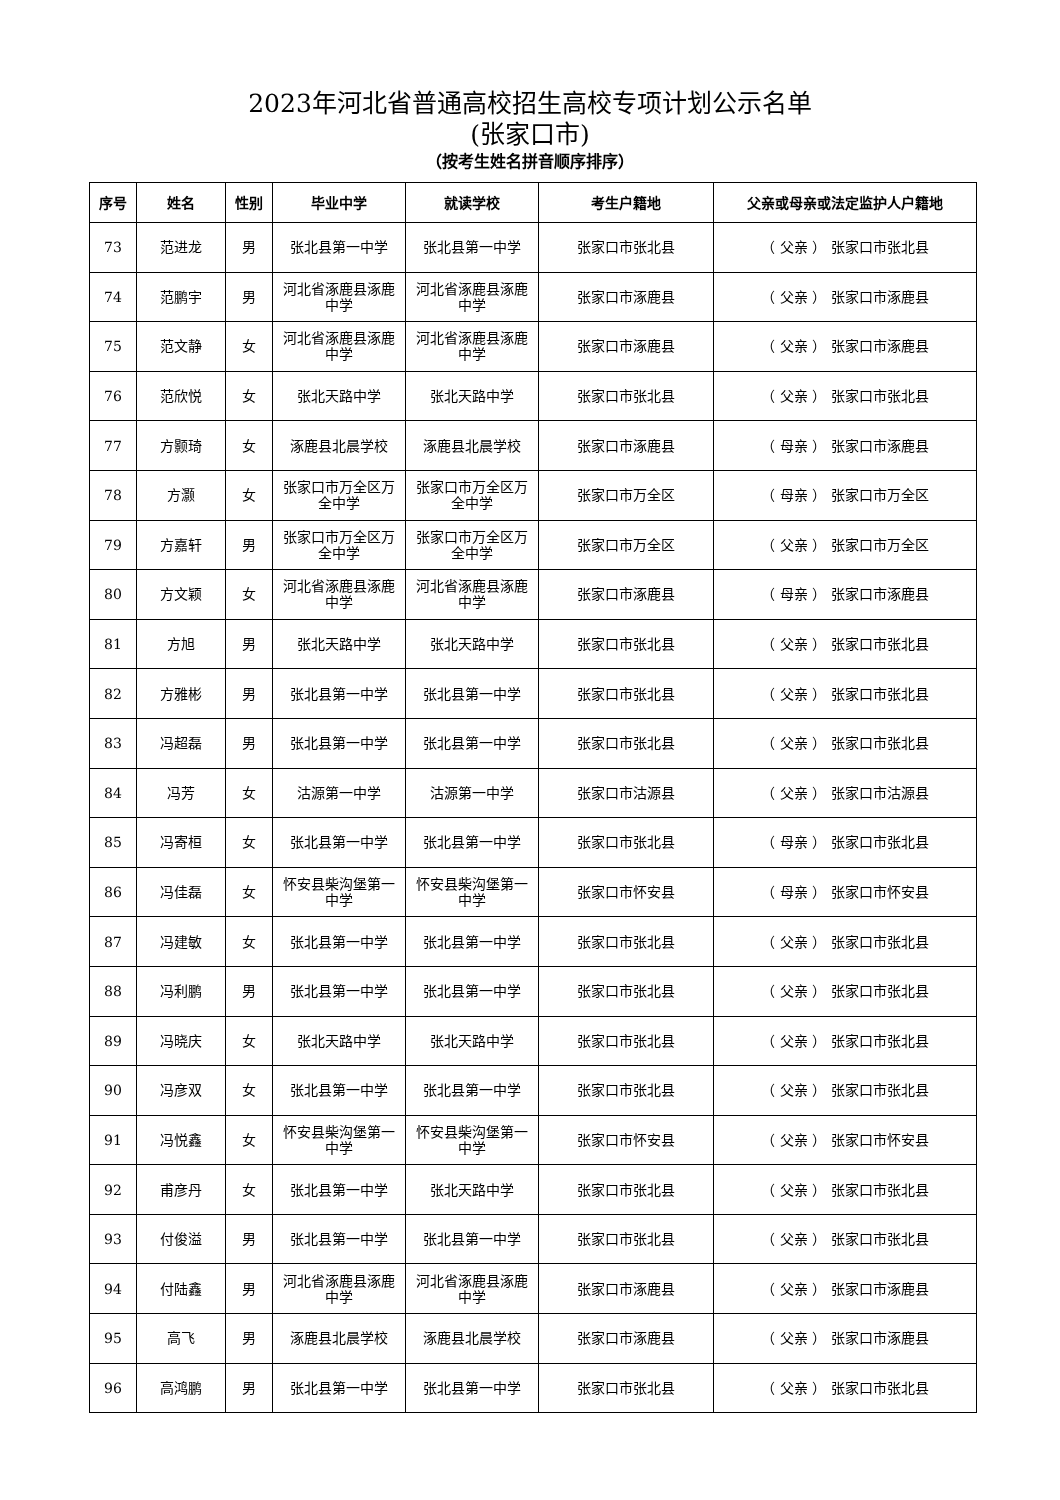2023年河北省普通高校招生高校专项计划公示名单
(张家口市)
（按考生姓名拼音顺序排序）
| 序号 | 姓名 | 性别 | 毕业中学 | 就读学校 | 考生户籍地 | 父亲或母亲或法定监护人户籍地 |
| --- | --- | --- | --- | --- | --- | --- |
| 73 | 范进龙 | 男 | 张北县第一中学 | 张北县第一中学 | 张家口市张北县 | （ 父亲 ） 张家口市张北县 |
| 74 | 范鹏宇 | 男 | 河北省涿鹿县涿鹿中学 | 河北省涿鹿县涿鹿中学 | 张家口市涿鹿县 | （ 父亲 ） 张家口市涿鹿县 |
| 75 | 范文静 | 女 | 河北省涿鹿县涿鹿中学 | 河北省涿鹿县涿鹿中学 | 张家口市涿鹿县 | （ 父亲 ） 张家口市涿鹿县 |
| 76 | 范欣悦 | 女 | 张北天路中学 | 张北天路中学 | 张家口市张北县 | （ 父亲 ） 张家口市张北县 |
| 77 | 方颢琦 | 女 | 涿鹿县北晨学校 | 涿鹿县北晨学校 | 张家口市涿鹿县 | （ 母亲 ） 张家口市涿鹿县 |
| 78 | 方灏 | 女 | 张家口市万全区万全中学 | 张家口市万全区万全中学 | 张家口市万全区 | （ 母亲 ） 张家口市万全区 |
| 79 | 方嘉轩 | 男 | 张家口市万全区万全中学 | 张家口市万全区万全中学 | 张家口市万全区 | （ 父亲 ） 张家口市万全区 |
| 80 | 方文颖 | 女 | 河北省涿鹿县涿鹿中学 | 河北省涿鹿县涿鹿中学 | 张家口市涿鹿县 | （ 母亲 ） 张家口市涿鹿县 |
| 81 | 方旭 | 男 | 张北天路中学 | 张北天路中学 | 张家口市张北县 | （ 父亲 ） 张家口市张北县 |
| 82 | 方雅彬 | 男 | 张北县第一中学 | 张北县第一中学 | 张家口市张北县 | （ 父亲 ） 张家口市张北县 |
| 83 | 冯超磊 | 男 | 张北县第一中学 | 张北县第一中学 | 张家口市张北县 | （ 父亲 ） 张家口市张北县 |
| 84 | 冯芳 | 女 | 沽源第一中学 | 沽源第一中学 | 张家口市沽源县 | （ 父亲 ） 张家口市沽源县 |
| 85 | 冯寄桓 | 女 | 张北县第一中学 | 张北县第一中学 | 张家口市张北县 | （ 母亲 ） 张家口市张北县 |
| 86 | 冯佳磊 | 女 | 怀安县柴沟堡第一中学 | 怀安县柴沟堡第一中学 | 张家口市怀安县 | （ 母亲 ） 张家口市怀安县 |
| 87 | 冯建敏 | 女 | 张北县第一中学 | 张北县第一中学 | 张家口市张北县 | （ 父亲 ） 张家口市张北县 |
| 88 | 冯利鹏 | 男 | 张北县第一中学 | 张北县第一中学 | 张家口市张北县 | （ 父亲 ） 张家口市张北县 |
| 89 | 冯晓庆 | 女 | 张北天路中学 | 张北天路中学 | 张家口市张北县 | （ 父亲 ） 张家口市张北县 |
| 90 | 冯彦双 | 女 | 张北县第一中学 | 张北县第一中学 | 张家口市张北县 | （ 父亲 ） 张家口市张北县 |
| 91 | 冯悦鑫 | 女 | 怀安县柴沟堡第一中学 | 怀安县柴沟堡第一中学 | 张家口市怀安县 | （ 父亲 ） 张家口市怀安县 |
| 92 | 甫彦丹 | 女 | 张北县第一中学 | 张北天路中学 | 张家口市张北县 | （ 父亲 ） 张家口市张北县 |
| 93 | 付俊溢 | 男 | 张北县第一中学 | 张北县第一中学 | 张家口市张北县 | （ 父亲 ） 张家口市张北县 |
| 94 | 付陆鑫 | 男 | 河北省涿鹿县涿鹿中学 | 河北省涿鹿县涿鹿中学 | 张家口市涿鹿县 | （ 父亲 ） 张家口市涿鹿县 |
| 95 | 高飞 | 男 | 涿鹿县北晨学校 | 涿鹿县北晨学校 | 张家口市涿鹿县 | （ 父亲 ） 张家口市涿鹿县 |
| 96 | 高鸿鹏 | 男 | 张北县第一中学 | 张北县第一中学 | 张家口市张北县 | （ 父亲 ） 张家口市张北县 |